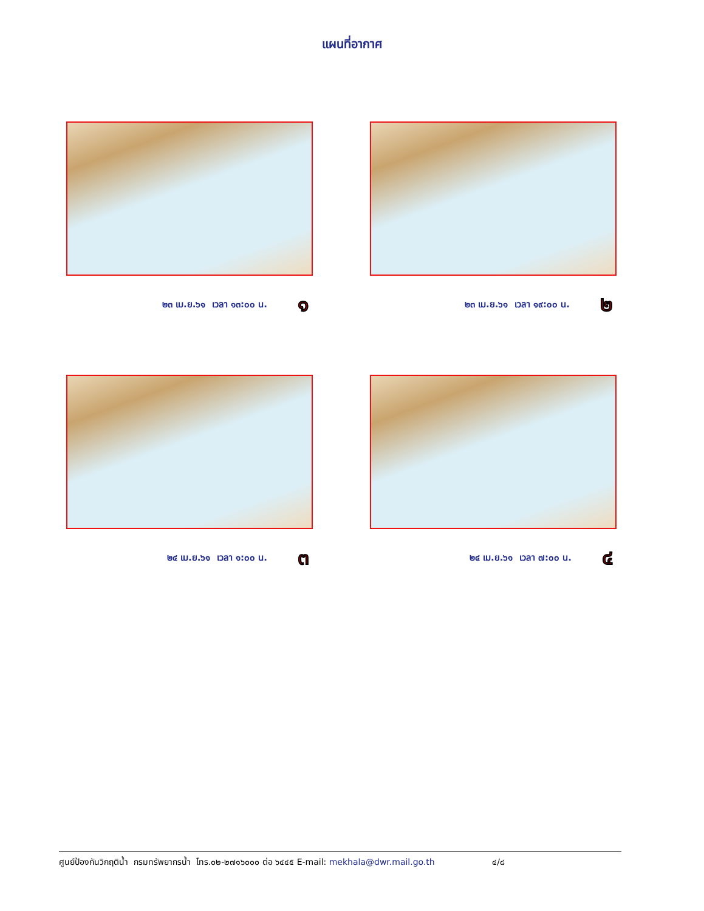แผนที่อากาศ
๒๓ เม.ย.๖๑ เวลา ๑๓:๐๐ น. ๑
๒๓ เม.ย.๖๑ เวลา ๑๙:๐๐ น. ๒
๒๔ เม.ย.๖๑ เวลา ๑:๐๐ น. ๓
๒๔ เม.ย.๖๑ เวลา ๗:๐๐ น. ๔
ศูนย์ป้องกันวิกฤติน้ำ กรมทรัพยากรน้ำ โทร.๐๒-๒๗๑๖๐๐๐ ต่อ ๖๔๔๕ E-mail: mekhala@dwr.mail.go.th ๔/๘